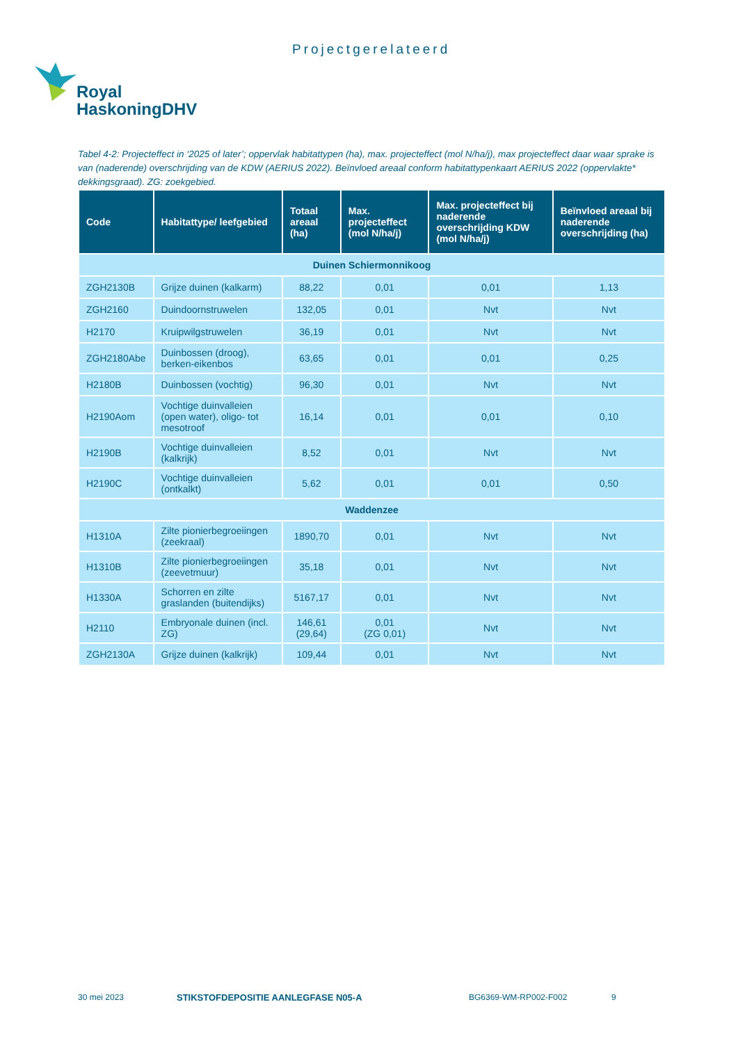Projectgerelateerd
Royal
HaskoningDHV
Tabel 4-2: Projecteffect in ‘2025 of later’; oppervlak habitattypen (ha), max. projecteffect (mol N/ha/j), max projecteffect daar waar sprake is van (naderende) overschrijding van de KDW (AERIUS 2022). Beïnvloed areaal conform habitattypenkaart AERIUS 2022 (oppervlakte* dekkingsgraad). ZG: zoekgebied.
| Code | Habitattype/ leefgebied | Totaal areaal (ha) | Max. projecteffect (mol N/ha/j) | Max. projecteffect bij naderende overschrijding KDW (mol N/ha/j) | Beïnvloed areaal bij naderende overschrijding (ha) |
| --- | --- | --- | --- | --- | --- |
| Duinen Schiermonnikoog | | | | | |
| ZGH2130B | Grijze duinen (kalkarm) | 88,22 | 0,01 | 0,01 | 1,13 |
| ZGH2160 | Duindoornstruwelen | 132,05 | 0,01 | Nvt | Nvt |
| H2170 | Kruipwilgstruwelen | 36,19 | 0,01 | Nvt | Nvt |
| ZGH2180Abe | Duinbossen (droog), berken-eikenbos | 63,65 | 0,01 | 0,01 | 0,25 |
| H2180B | Duinbossen (vochtig) | 96,30 | 0,01 | Nvt | Nvt |
| H2190Aom | Vochtige duinvalleien (open water), oligo- tot mesotroof | 16,14 | 0,01 | 0,01 | 0,10 |
| H2190B | Vochtige duinvalleien (kalkrijk) | 8,52 | 0,01 | Nvt | Nvt |
| H2190C | Vochtige duinvalleien (ontkalkt) | 5,62 | 0,01 | 0,01 | 0,50 |
| Waddenzee | | | | | |
| H1310A | Zilte pionierbegroeiingen (zeekraal) | 1890,70 | 0,01 | Nvt | Nvt |
| H1310B | Zilte pionierbegroeiingen (zeevetmuur) | 35,18 | 0,01 | Nvt | Nvt |
| H1330A | Schorren en zilte graslanden (buitendijks) | 5167,17 | 0,01 | Nvt | Nvt |
| H2110 | Embryonale duinen (incl. ZG) | 146,61 (29,64) | 0,01 (ZG 0,01) | Nvt | Nvt |
| ZGH2130A | Grijze duinen (kalkrijk) | 109,44 | 0,01 | Nvt | Nvt |
30 mei 2023 STIKSTOFDEPOSITIE AANLEGFASE N05-A BG6369-WM-RP002-F002 9